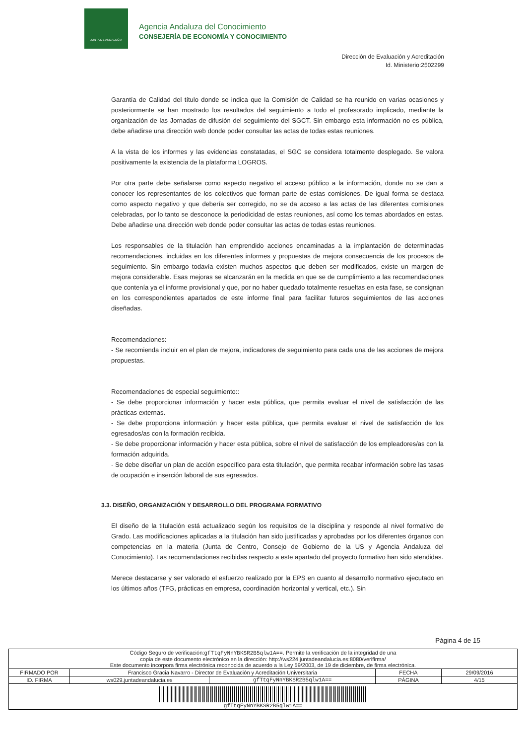JUNTA DE ANDALUCIA
Agencia Andaluza del Conocimiento
CONSEJERÍA DE ECONOMÍA Y CONOCIMIENTO
Dirección de Evaluación y Acreditación
Id. Ministerio:2502299
Garantía de Calidad del título donde se indica que la Comisión de Calidad se ha reunido en varias ocasiones y posteriormente se han mostrado los resultados del seguimiento a todo el profesorado implicado, mediante la organización de las Jornadas de difusión del seguimiento del SGCT. Sin embargo esta información no es pública, debe añadirse una dirección web donde poder consultar las actas de todas estas reuniones.
A la vista de los informes y las evidencias constatadas, el SGC se considera totalmente desplegado. Se valora positivamente la existencia de la plataforma LOGROS.
Por otra parte debe señalarse como aspecto negativo el acceso público a la información, donde no se dan a conocer los representantes de los colectivos que forman parte de estas comisiones. De igual forma se destaca como aspecto negativo y que debería ser corregido, no se da acceso a las actas de las diferentes comisiones celebradas, por lo tanto se desconoce la periodicidad de estas reuniones, así como los temas abordados en estas. Debe añadirse una dirección web donde poder consultar las actas de todas estas reuniones.
Los responsables de la titulación han emprendido acciones encaminadas a la implantación de determinadas recomendaciones, incluidas en los diferentes informes y propuestas de mejora consecuencia de los procesos de seguimiento. Sin embargo todavía existen muchos aspectos que deben ser modificados, existe un margen de mejora considerable. Esas mejoras se alcanzarán en la medida en que se de cumplimiento a las recomendaciones que contenía ya el informe provisional y que, por no haber quedado totalmente resueltas en esta fase, se consignan en los correspondientes apartados de este informe final para facilitar futuros seguimientos de las acciones diseñadas.
Recomendaciones:
- Se recomienda incluir en el plan de mejora, indicadores de seguimiento para cada una de las acciones de mejora propuestas.
Recomendaciones de especial seguimiento::
- Se debe proporcionar información y hacer esta pública, que permita evaluar el nivel de satisfacción de las prácticas externas.
- Se debe proporciona información y hacer esta pública, que permita evaluar el nivel de satisfacción de los egresados/as con la formación recibida.
- Se debe proporcionar información y hacer esta pública, sobre el nivel de satisfacción de los empleadores/as con la formación adquirida.
- Se debe diseñar un plan de acción específico para esta titulación, que permita recabar información sobre las tasas de ocupación e inserción laboral de sus egresados.
3.3. DISEÑO, ORGANIZACIÓN Y DESARROLLO DEL PROGRAMA FORMATIVO
El diseño de la titulación está actualizado según los requisitos de la disciplina y responde al nivel formativo de Grado. Las modificaciones aplicadas a la titulación han sido justificadas y aprobadas por los diferentes órganos con competencias en la materia (Junta de Centro, Consejo de Gobierno de la US y Agencia Andaluza del Conocimiento). Las recomendaciones recibidas respecto a este apartado del proyecto formativo han sido atendidas.
Merece destacarse y ser valorado el esfuerzo realizado por la EPS en cuanto al desarrollo normativo ejecutado en los últimos años (TFG, prácticas en empresa, coordinación horizontal y vertical, etc.). Sin
Página 4 de 15
| Código Seguro de verificación: gfTtqFyNnYBKSR2B5qlw1A== . Permite la verificación de la integridad de una copia de este documento electrónico en la dirección: http://ws224.juntadeandalucia.es:8080/verifirma/ Este documento incorpora firma electrónica reconocida de acuerdo a la Ley 59/2003, de 19 de diciembre, de firma electrónica. | | | | |
| FIRMADO POR | Francisco Gracia Navarro - Director de Evaluación y Acreditación Universitaria | | FECHA | 29/09/2016 |
| ID. FIRMA | ws029.juntadeandalucia.es | gfTtqFyNnYBKSR2B5qlw1A== | PÁGINA | 4/15 |
| gfTtqFyNnYBKSR2B5qlw1A== | | | | |